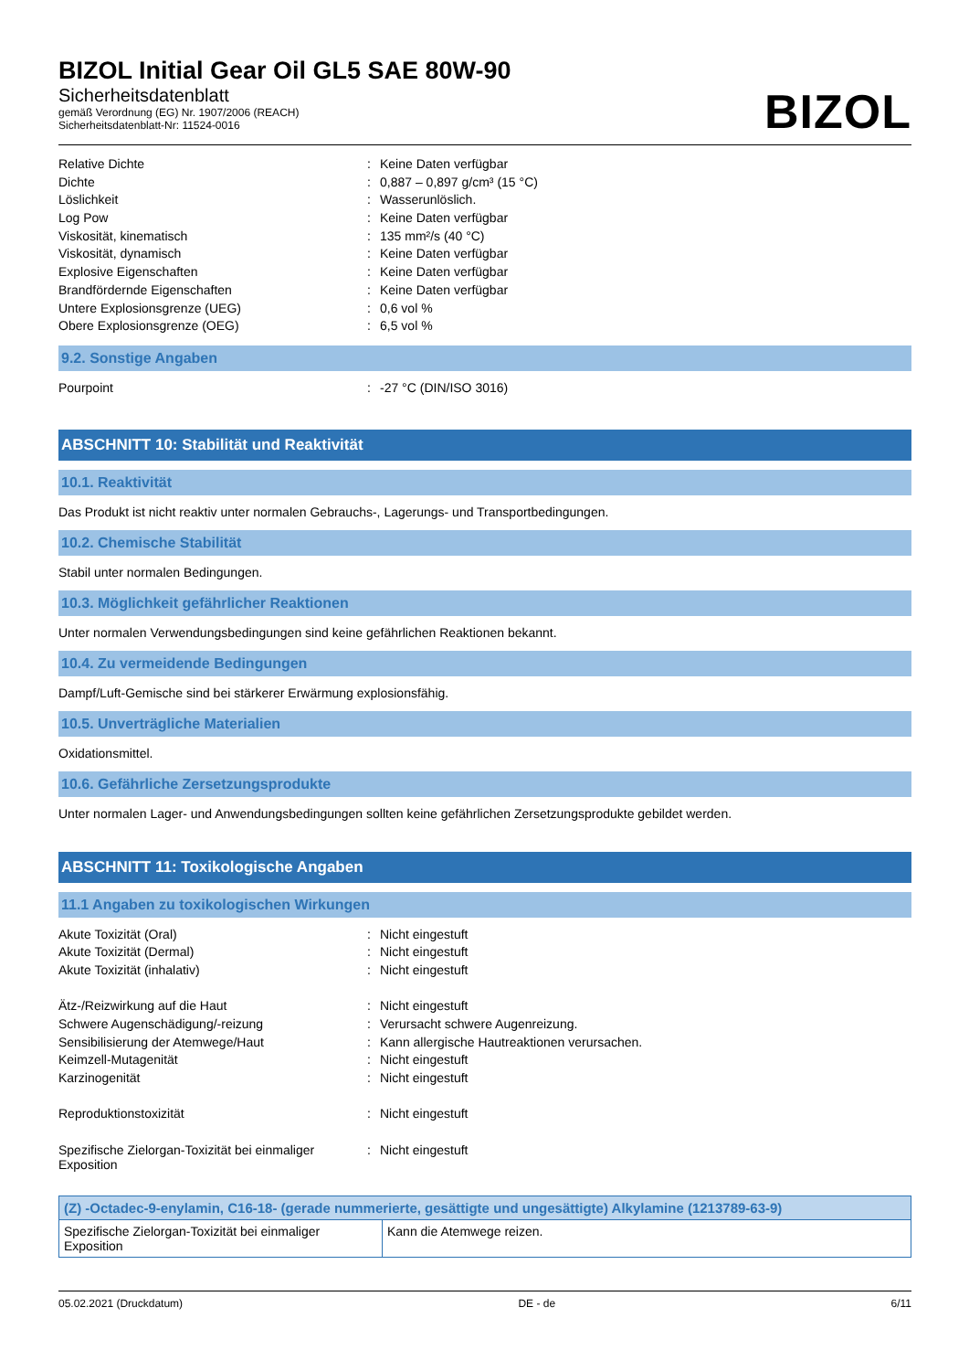BIZOL Initial Gear Oil GL5 SAE 80W-90
Sicherheitsdatenblatt
gemäß Verordnung (EG) Nr. 1907/2006 (REACH)
Sicherheitsdatenblatt-Nr: 11524-0016
BIZOL
| Relative Dichte | : | Keine Daten verfügbar |
| Dichte | : | 0,887 – 0,897 g/cm³ (15 °C) |
| Löslichkeit | : | Wasserunlöslich. |
| Log Pow | : | Keine Daten verfügbar |
| Viskosität, kinematisch | : | 135 mm²/s (40 °C) |
| Viskosität, dynamisch | : | Keine Daten verfügbar |
| Explosive Eigenschaften | : | Keine Daten verfügbar |
| Brandfördernde Eigenschaften | : | Keine Daten verfügbar |
| Untere Explosionsgrenze (UEG) | : | 0,6 vol % |
| Obere Explosionsgrenze (OEG) | : | 6,5 vol % |
9.2. Sonstige Angaben
| Pourpoint | : | -27 °C (DIN/ISO 3016) |
ABSCHNITT 10: Stabilität und Reaktivität
10.1. Reaktivität
Das Produkt ist nicht reaktiv unter normalen Gebrauchs-, Lagerungs- und Transportbedingungen.
10.2. Chemische Stabilität
Stabil unter normalen Bedingungen.
10.3. Möglichkeit gefährlicher Reaktionen
Unter normalen Verwendungsbedingungen sind keine gefährlichen Reaktionen bekannt.
10.4. Zu vermeidende Bedingungen
Dampf/Luft-Gemische sind bei stärkerer Erwärmung explosionsfähig.
10.5. Unverträgliche Materialien
Oxidationsmittel.
10.6. Gefährliche Zersetzungsprodukte
Unter normalen Lager- und Anwendungsbedingungen sollten keine gefährlichen Zersetzungsprodukte gebildet werden.
ABSCHNITT 11: Toxikologische Angaben
11.1 Angaben zu toxikologischen Wirkungen
| Akute Toxizität (Oral) | : | Nicht eingestuft |
| Akute Toxizität (Dermal) | : | Nicht eingestuft |
| Akute Toxizität (inhalativ) | : | Nicht eingestuft |
| Ätz-/Reizwirkung auf die Haut | : | Nicht eingestuft |
| Schwere Augenschädigung/-reizung | : | Verursacht schwere Augenreizung. |
| Sensibilisierung der Atemwege/Haut | : | Kann allergische Hautreaktionen verursachen. |
| Keimzell-Mutagenität | : | Nicht eingestuft |
| Karzinogenität | : | Nicht eingestuft |
| Reproduktionstoxizität | : | Nicht eingestuft |
| Spezifische Zielorgan-Toxizität bei einmaliger Exposition | : | Nicht eingestuft |
| (Z) -Octadec-9-enylamin, C16-18- (gerade nummerierte, gesättigte und ungesättigte) Alkylamine (1213789-63-9) | |
| --- | --- |
| Spezifische Zielorgan-Toxizität bei einmaliger Exposition | Kann die Atemwege reizen. |
05.02.2021 (Druckdatum) DE - de 6/11